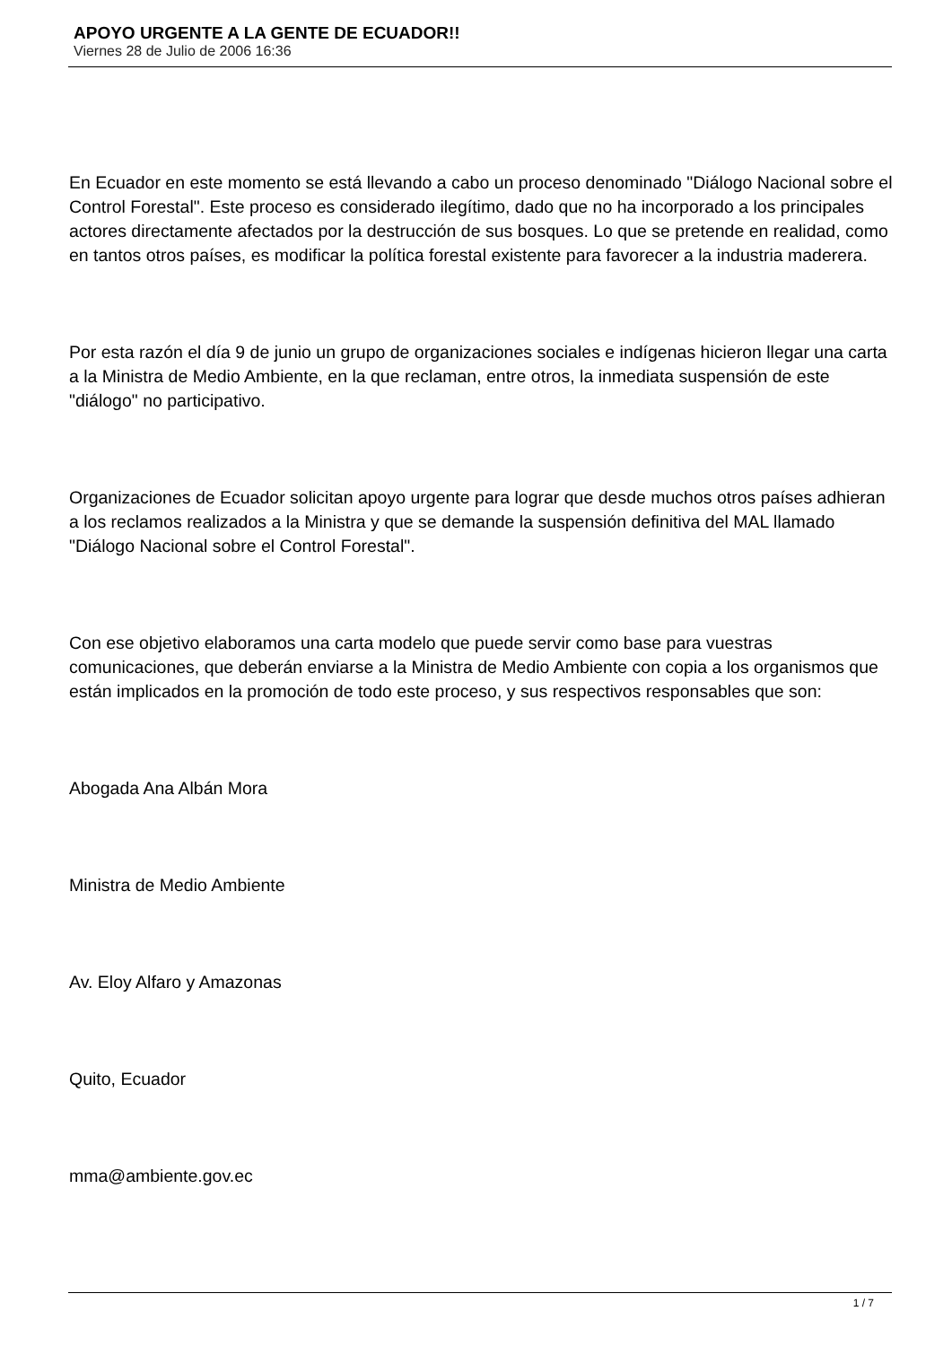APOYO URGENTE A LA GENTE DE ECUADOR!!
Viernes 28 de Julio de 2006 16:36
En Ecuador en este momento se está llevando a cabo un proceso denominado "Diálogo Nacional sobre el Control Forestal". Este proceso es considerado ilegítimo, dado que no ha incorporado a los principales actores directamente afectados por la destrucción de sus bosques. Lo que se pretende en realidad, como en tantos otros países, es modificar la política forestal existente para favorecer a la industria maderera.
Por esta razón el día 9 de junio un grupo de organizaciones sociales e indígenas hicieron llegar una carta a la Ministra de Medio Ambiente, en la que reclaman, entre otros, la inmediata suspensión de este "diálogo" no participativo.
Organizaciones de Ecuador solicitan apoyo urgente para lograr que desde muchos otros países adhieran a los reclamos realizados a la Ministra y que se demande la suspensión definitiva del MAL llamado "Diálogo Nacional sobre el Control Forestal".
Con ese objetivo elaboramos una carta modelo que puede servir como base para vuestras comunicaciones, que deberán enviarse a la Ministra de Medio Ambiente con copia a los organismos que están implicados en la promoción de todo este proceso, y sus respectivos responsables que son:
Abogada Ana Albán Mora
Ministra de Medio Ambiente
Av. Eloy Alfaro y Amazonas
Quito, Ecuador
mma@ambiente.gov.ec
1 / 7